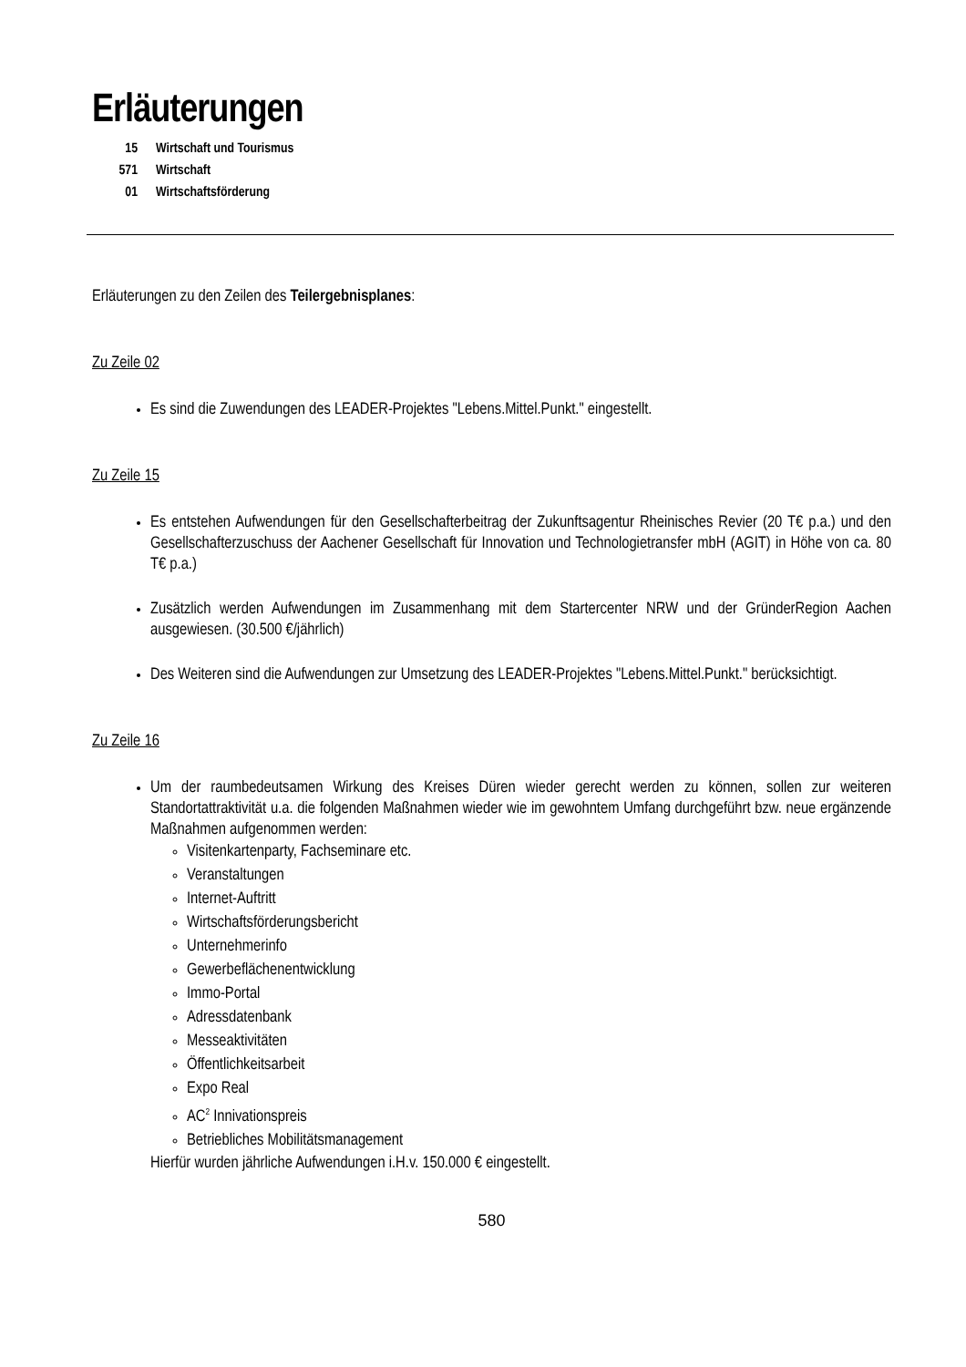Erläuterungen
15 Wirtschaft und Tourismus
571 Wirtschaft
01 Wirtschaftsförderung
Erläuterungen zu den Zeilen des Teilergebnisplanes:
Zu Zeile 02
Es sind die Zuwendungen des LEADER-Projektes "Lebens.Mittel.Punkt." eingestellt.
Zu Zeile 15
Es entstehen Aufwendungen für den Gesellschafterbeitrag der Zukunftsagentur Rheinisches Revier (20 T€ p.a.) und den Gesellschafterzuschuss der Aachener Gesellschaft für Innovation und Technologietransfer mbH (AGIT) in Höhe von ca. 80 T€ p.a.)
Zusätzlich werden Aufwendungen im Zusammenhang mit dem Startercenter NRW und der GründerRegion Aachen ausgewiesen. (30.500 €/jährlich)
Des Weiteren sind die Aufwendungen zur Umsetzung des LEADER-Projektes "Lebens.Mittel.Punkt." berücksichtigt.
Zu Zeile 16
Um der raumbedeutsamen Wirkung des Kreises Düren wieder gerecht werden zu können, sollen zur weiteren Standortattraktivität u.a. die folgenden Maßnahmen wieder wie im gewohntem Umfang durchgeführt bzw. neue ergänzende Maßnahmen aufgenommen werden:
Visitenkartenparty, Fachseminare etc.
Veranstaltungen
Internet-Auftritt
Wirtschaftsförderungsbericht
Unternehmerinfo
Gewerbeflächenentwicklung
Immo-Portal
Adressdatenbank
Messeaktivitäten
Öffentlichkeitsarbeit
Expo Real
AC<sup>2</sup> Innivationspreis
Betriebliches Mobilitätsmanagement
Hierfür wurden jährliche Aufwendungen i.H.v. 150.000 € eingestellt.
580